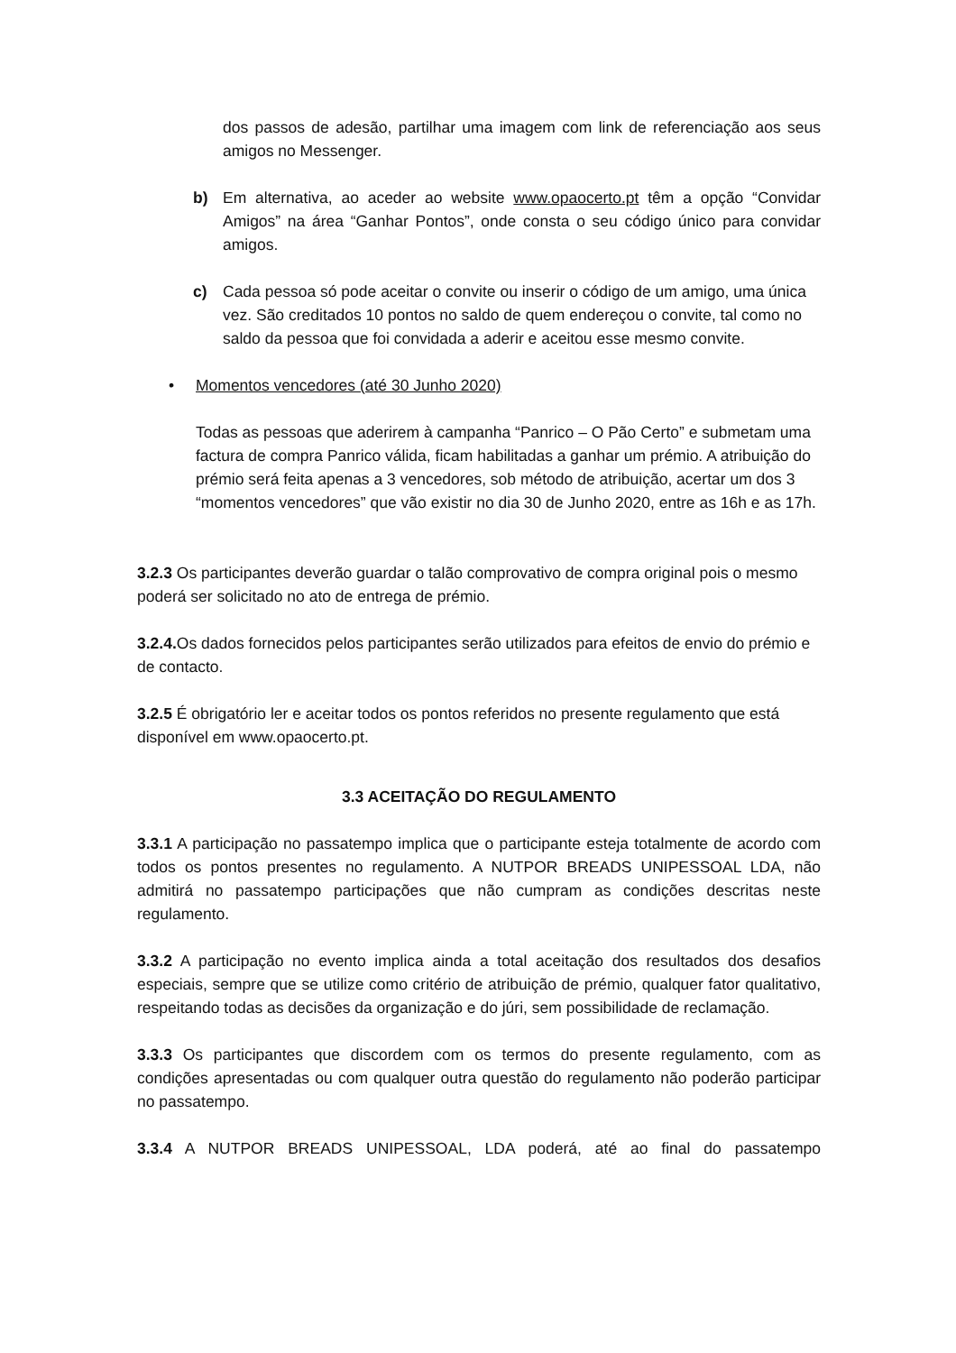dos passos de adesão, partilhar uma imagem com link de referenciação aos seus amigos no Messenger.
b) Em alternativa, ao aceder ao website www.opaocerto.pt têm a opção “Convidar Amigos” na área “Ganhar Pontos”, onde consta o seu código único para convidar amigos.
c) Cada pessoa só pode aceitar o convite ou inserir o código de um amigo, uma única vez. São creditados 10 pontos no saldo de quem endereçou o convite, tal como no saldo da pessoa que foi convidada a aderir e aceitou esse mesmo convite.
• Momentos vencedores (até 30 Junho 2020)
Todas as pessoas que aderirem à campanha “Panrico – O Pão Certo” e submetam uma factura de compra Panrico válida, ficam habilitadas a ganhar um prémio. A atribuição do prémio será feita apenas a 3 vencedores, sob método de atribuição, acertar um dos 3 “momentos vencedores” que vão existir no dia 30 de Junho 2020, entre as 16h e as 17h.
3.2.3 Os participantes deverão guardar o talão comprovativo de compra original pois o mesmo poderá ser solicitado no ato de entrega de prémio.
3.2.4. Os dados fornecidos pelos participantes serão utilizados para efeitos de envio do prémio e de contacto.
3.2.5 É obrigatório ler e aceitar todos os pontos referidos no presente regulamento que está disponível em www.opaocerto.pt.
3.3 ACEITAÇÃO DO REGULAMENTO
3.3.1 A participação no passatempo implica que o participante esteja totalmente de acordo com todos os pontos presentes no regulamento. A NUTPOR BREADS UNIPESSOAL LDA, não admitirá no passatempo participações que não cumpram as condições descritas neste regulamento.
3.3.2 A participação no evento implica ainda a total aceitação dos resultados dos desafios especiais, sempre que se utilize como critério de atribuição de prémio, qualquer fator qualitativo, respeitando todas as decisões da organização e do júri, sem possibilidade de reclamação.
3.3.3 Os participantes que discordem com os termos do presente regulamento, com as condições apresentadas ou com qualquer outra questão do regulamento não poderão participar no passatempo.
3.3.4 A NUTPOR BREADS UNIPESSOAL, LDA poderá, até ao final do passatempo